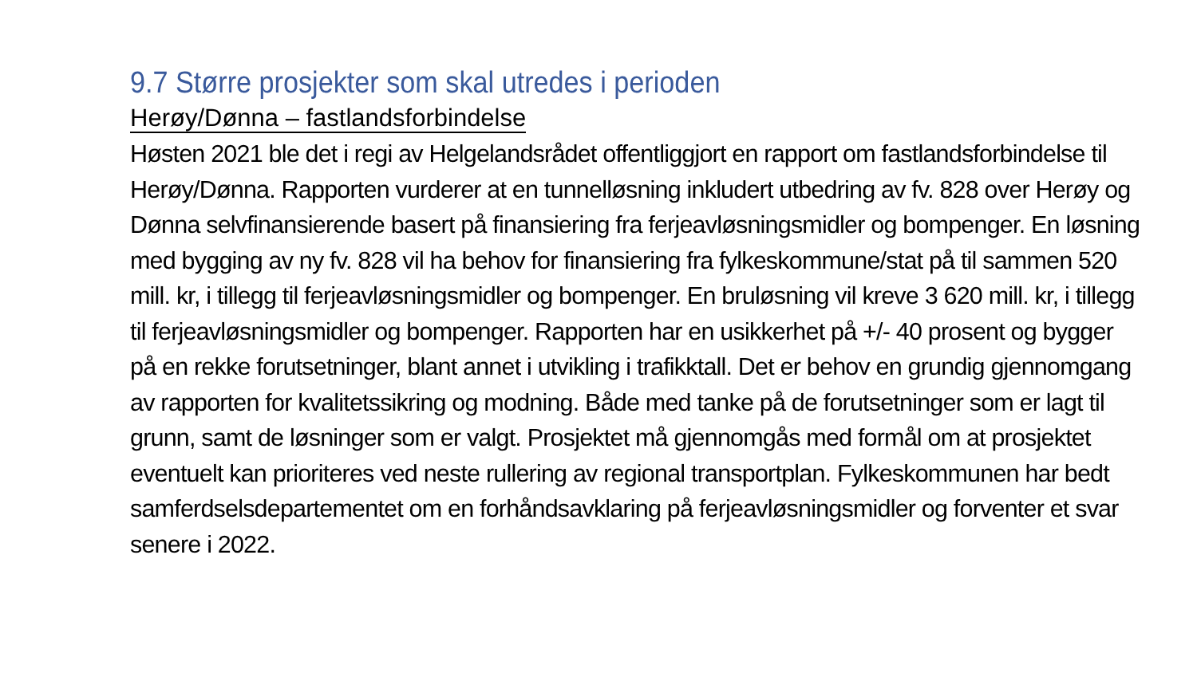9.7 Større prosjekter som skal utredes i perioden
Herøy/Dønna – fastlandsforbindelse
Høsten 2021 ble det i regi av Helgelandsrådet offentliggjort en rapport om fastlandsforbindelse til Herøy/Dønna. Rapporten vurderer at en tunnelløsning inkludert utbedring av fv. 828 over Herøy og Dønna selvfinansierende basert på finansiering fra ferjeavløsningsmidler og bompenger. En løsning med bygging av ny fv. 828 vil ha behov for finansiering fra fylkeskommune/stat på til sammen 520 mill. kr, i tillegg til ferjeavløsningsmidler og bompenger. En bruløsning vil kreve 3 620 mill. kr, i tillegg til ferjeavløsningsmidler og bompenger. Rapporten har en usikkerhet på +/- 40 prosent og bygger på en rekke forutsetninger, blant annet i utvikling i trafikktall. Det er behov en grundig gjennomgang av rapporten for kvalitetssikring og modning. Både med tanke på de forutsetninger som er lagt til grunn, samt de løsninger som er valgt. Prosjektet må gjennomgås med formål om at prosjektet eventuelt kan prioriteres ved neste rullering av regional transportplan. Fylkeskommunen har bedt samferdselsdepartementet om en forhåndsavklaring på ferjeavløsningsmidler og forventer et svar senere i 2022.